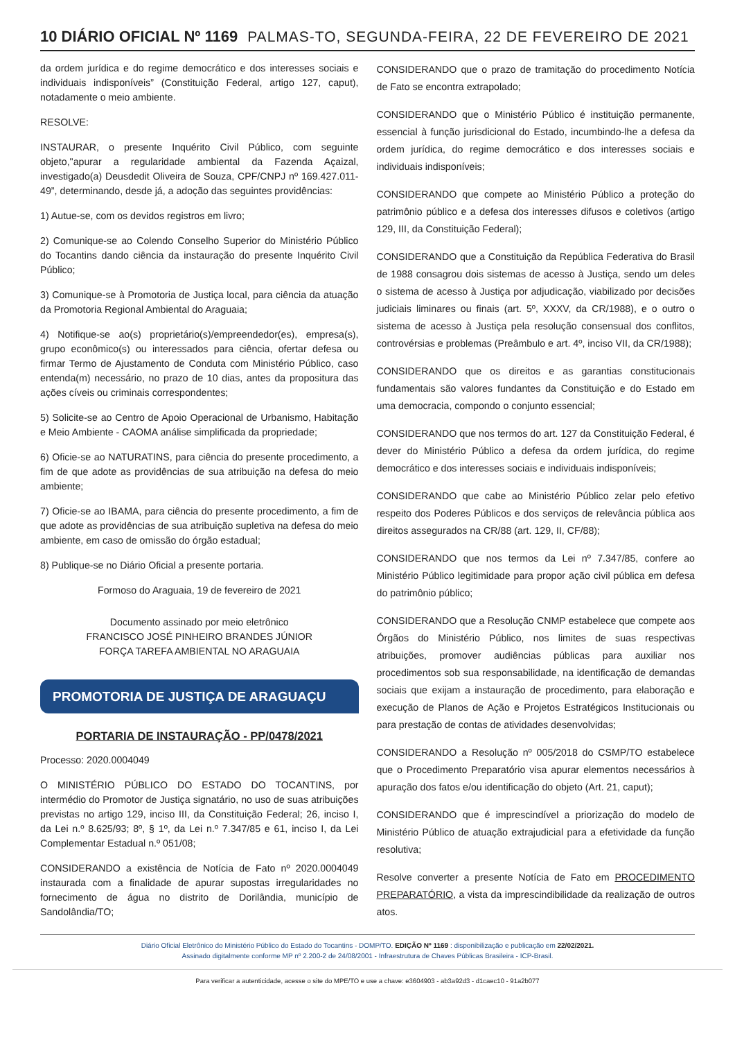10 DIÁRIO OFICIAL Nº 1169 PALMAS-TO, SEGUNDA-FEIRA, 22 DE FEVEREIRO DE 2021
da ordem jurídica e do regime democrático e dos interesses sociais e individuais indisponíveis” (Constituição Federal, artigo 127, caput), notadamente o meio ambiente.
RESOLVE:
INSTAURAR, o presente Inquérito Civil Público, com seguinte objeto,"apurar a regularidade ambiental da Fazenda Açaizal, investigado(a) Deusdedit Oliveira de Souza, CPF/CNPJ nº 169.427.011-49”, determinando, desde já, a adoção das seguintes providências:
1) Autue-se, com os devidos registros em livro;
2) Comunique-se ao Colendo Conselho Superior do Ministério Público do Tocantins dando ciência da instauração do presente Inquérito Civil Público;
3) Comunique-se à Promotoria de Justiça local, para ciência da atuação da Promotoria Regional Ambiental do Araguaia;
4) Notifique-se ao(s) proprietário(s)/empreendedor(es), empresa(s), grupo econômico(s) ou interessados para ciência, ofertar defesa ou firmar Termo de Ajustamento de Conduta com Ministério Público, caso entenda(m) necessário, no prazo de 10 dias, antes da propositura das ações cíveis ou criminais correspondentes;
5) Solicite-se ao Centro de Apoio Operacional de Urbanismo, Habitação e Meio Ambiente - CAOMA análise simplificada da propriedade;
6) Oficie-se ao NATURATINS, para ciência do presente procedimento, a fim de que adote as providências de sua atribuição na defesa do meio ambiente;
7) Oficie-se ao IBAMA, para ciência do presente procedimento, a fim de que adote as providências de sua atribuição supletiva na defesa do meio ambiente, em caso de omissão do órgão estadual;
8) Publique-se no Diário Oficial a presente portaria.
Formoso do Araguaia, 19 de fevereiro de 2021
Documento assinado por meio eletrônico
FRANCISCO JOSÉ PINHEIRO BRANDES JÚNIOR
FORÇA TAREFA AMBIENTAL NO ARAGUAIA
PROMOTORIA DE JUSTIÇA DE ARAGUAÇU
PORTARIA DE INSTAURAÇÃO - PP/0478/2021
Processo: 2020.0004049
O MINISTÉRIO PÚBLICO DO ESTADO DO TOCANTINS, por intermédio do Promotor de Justiça signatário, no uso de suas atribuições previstas no artigo 129, inciso III, da Constituição Federal; 26, inciso I, da Lei n.º 8.625/93; 8º, § 1º, da Lei n.º 7.347/85 e 61, inciso I, da Lei Complementar Estadual n.º 051/08;
CONSIDERANDO a existência de Notícia de Fato nº 2020.0004049 instaurada com a finalidade de apurar supostas irregularidades no fornecimento de água no distrito de Dorilândia, município de Sandolândia/TO;
CONSIDERANDO que o prazo de tramitação do procedimento Notícia de Fato se encontra extrapolado;
CONSIDERANDO que o Ministério Público é instituição permanente, essencial à função jurisdicional do Estado, incumbindo-lhe a defesa da ordem jurídica, do regime democrático e dos interesses sociais e individuais indisponíveis;
CONSIDERANDO que compete ao Ministério Público a proteção do patrimônio público e a defesa dos interesses difusos e coletivos (artigo 129, III, da Constituição Federal);
CONSIDERANDO que a Constituição da República Federativa do Brasil de 1988 consagrou dois sistemas de acesso à Justiça, sendo um deles o sistema de acesso à Justiça por adjudicação, viabilizado por decisões judiciais liminares ou finais (art. 5º, XXXV, da CR/1988), e o outro o sistema de acesso à Justiça pela resolução consensual dos conflitos, controvérsias e problemas (Preâmbulo e art. 4º, inciso VII, da CR/1988);
CONSIDERANDO que os direitos e as garantias constitucionais fundamentais são valores fundantes da Constituição e do Estado em uma democracia, compondo o conjunto essencial;
CONSIDERANDO que nos termos do art. 127 da Constituição Federal, é dever do Ministério Público a defesa da ordem jurídica, do regime democrático e dos interesses sociais e individuais indisponíveis;
CONSIDERANDO que cabe ao Ministério Público zelar pelo efetivo respeito dos Poderes Públicos e dos serviços de relevância pública aos direitos assegurados na CR/88 (art. 129, II, CF/88);
CONSIDERANDO que nos termos da Lei nº 7.347/85, confere ao Ministério Público legitimidade para propor ação civil pública em defesa do patrimônio público;
CONSIDERANDO que a Resolução CNMP estabelece que compete aos Órgãos do Ministério Público, nos limites de suas respectivas atribuições, promover audiências públicas para auxiliar nos procedimentos sob sua responsabilidade, na identificação de demandas sociais que exijam a instauração de procedimento, para elaboração e execução de Planos de Ação e Projetos Estratégicos Institucionais ou para prestação de contas de atividades desenvolvidas;
CONSIDERANDO a Resolução nº 005/2018 do CSMP/TO estabelece que o Procedimento Preparatório visa apurar elementos necessários à apuração dos fatos e/ou identificação do objeto (Art. 21, caput);
CONSIDERANDO que é imprescindível a priorização do modelo de Ministério Público de atuação extrajudicial para a efetividade da função resolutiva;
Resolve converter a presente Notícia de Fato em PROCEDIMENTO PREPARATÓRIO, a vista da imprescindibilidade da realização de outros atos.
Diário Oficial Eletrônico do Ministério Público do Estado do Tocantins - DOMP/TO. EDIÇÃO Nº 1169 : disponibilização e publicação em 22/02/2021.
Assinado digitalmente conforme MP nº 2.200-2 de 24/08/2001 - Infraestrutura de Chaves Públicas Brasileira - ICP-Brasil.
Para verificar a autenticidade, acesse o site do MPE/TO e use a chave: e3604903 - ab3a92d3 - d1caec10 - 91a2b077